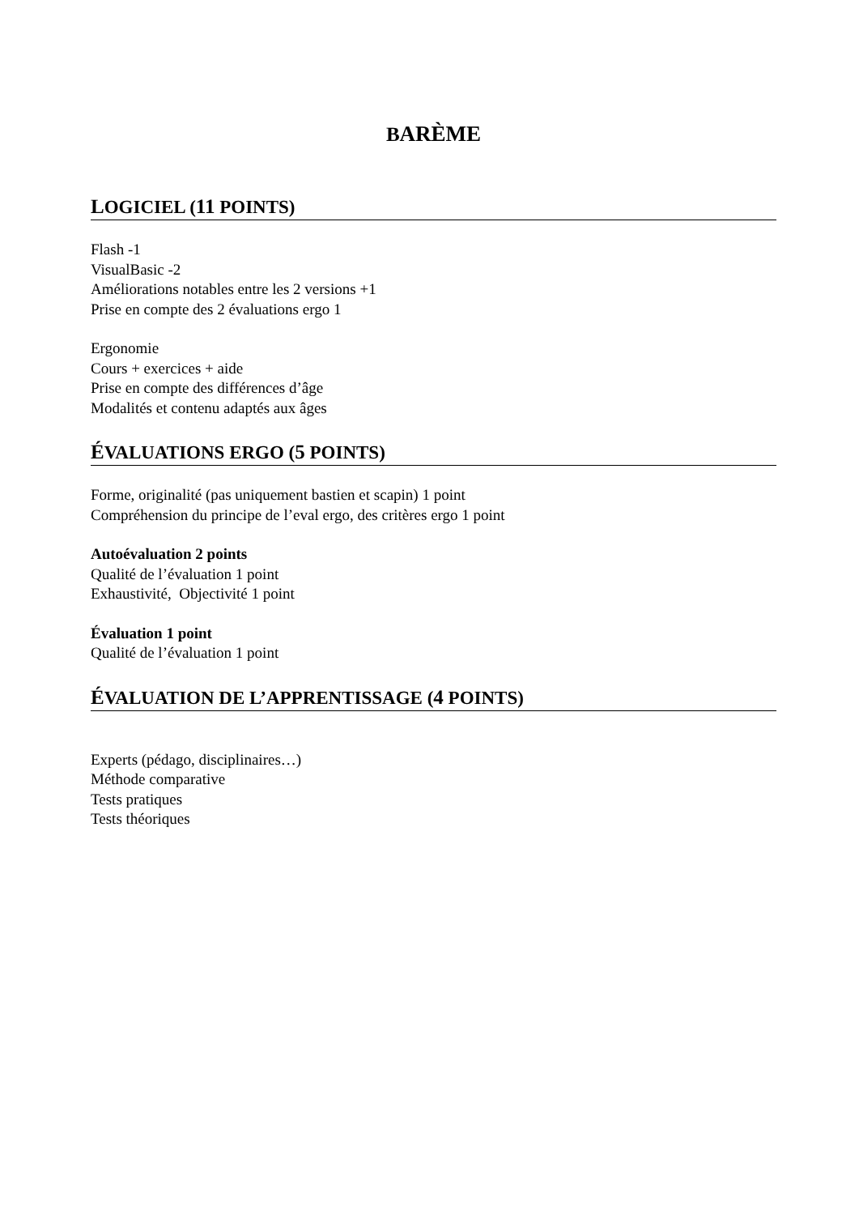BARÈME
LOGICIEL (11 POINTS)
Flash -1
VisualBasic -2
Améliorations notables entre les 2 versions +1
Prise en compte des 2 évaluations ergo 1
Ergonomie
Cours + exercices + aide
Prise en compte des différences d’âge
Modalités et contenu adaptés aux âges
ÉVALUATIONS ERGO (5 POINTS)
Forme, originalité (pas uniquement bastien et scapin) 1 point
Compréhension du principe de l’eval ergo, des critères ergo 1 point
Autoévaluation 2 points
Qualité de l’évaluation 1 point
Exhaustivité, Objectivité 1 point
Évaluation 1 point
Qualité de l’évaluation 1 point
ÉVALUATION DE L’APPRENTISSAGE (4 POINTS)
Experts (pédago, disciplinaires…)
Méthode comparative
Tests pratiques
Tests théoriques